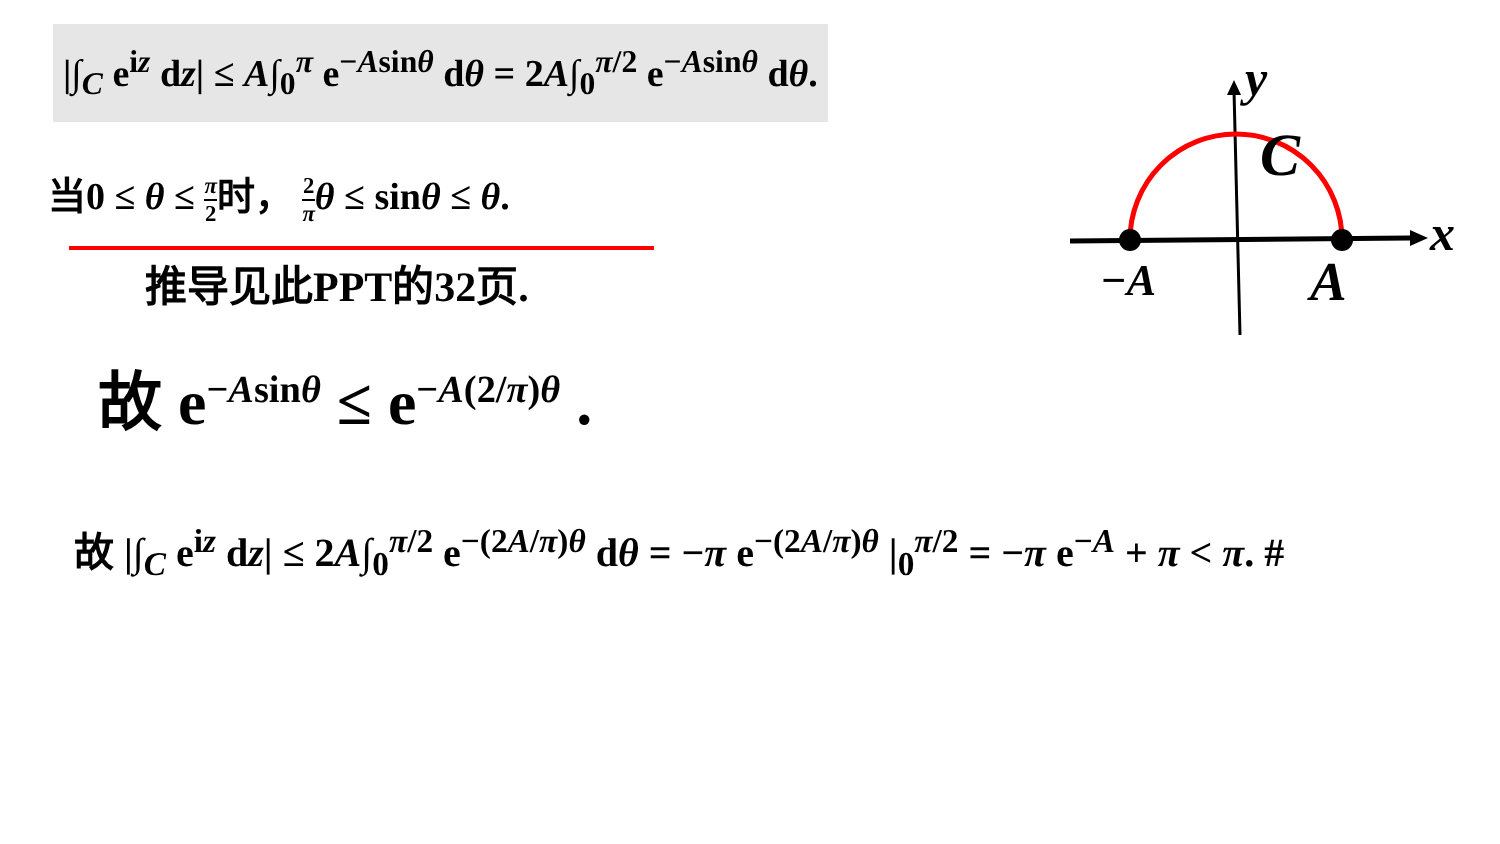|∫<sub>C</sub> e<sup>iz</sup> dz| ≤ A∫<sub>0</sub><sup>π</sup> e<sup>−Asinθ</sup> dθ = 2A∫<sub>0</sub><sup>π/2</sup> e<sup>−Asinθ</sup> dθ.
当0 ≤ θ ≤ π 2时， 2 π θ ≤ sinθ ≤ θ.
推导见此PPT的32页.
故 e<sup>−Asinθ</sup> ≤ e<sup>−A(2/π)θ</sup> .
故 |∫<sub>C</sub> e<sup>iz</sup> dz| ≤ 2A∫<sub>0</sub><sup>π/2</sup> e<sup>−(2A/π)θ</sup> dθ = −π e<sup>−(2A/π)θ</sup> |<sub>0</sub><sup>π/2</sup> = −π e<sup>−A</sup> + π < π. #
y
x
C
−A
A